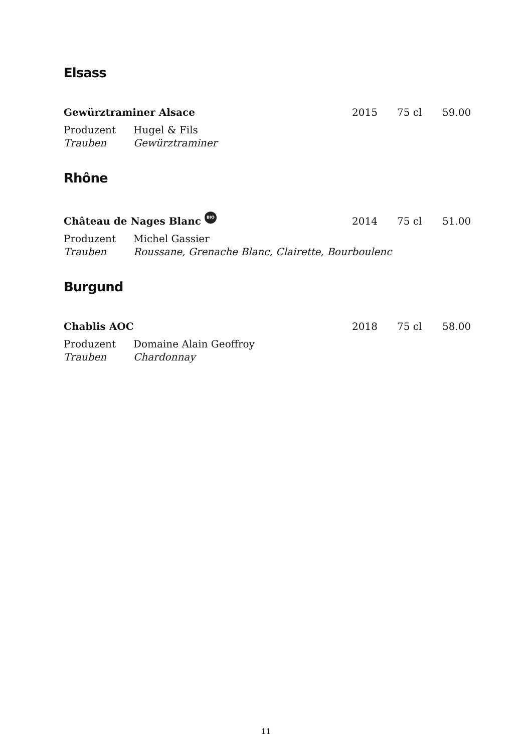Elsass
Gewürztraminer Alsace
2015
75 cl
59.00
Produzent
Trauben
Hugel & Fils
Gewürztraminer
Rhône
Château de Nages Blanc BIO
2014
75 cl
51.00
Produzent
Trauben
Michel Gassier
Roussane, Grenache Blanc, Clairette, Bourboulenc
Burgund
Chablis AOC
2018
75 cl
58.00
Produzent
Trauben
Domaine Alain Geoffroy
Chardonnay
11